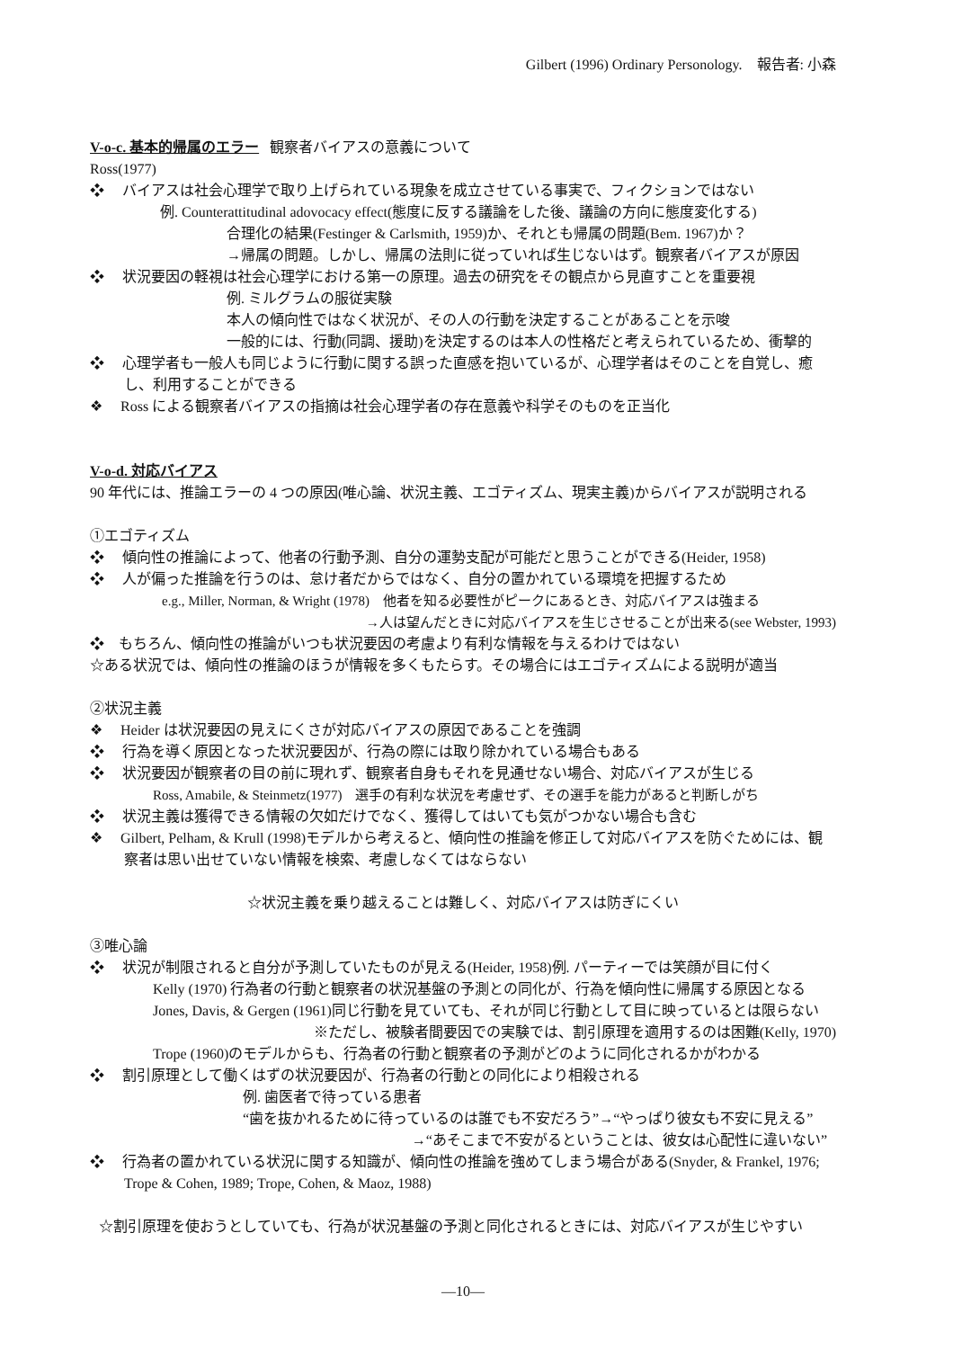Gilbert (1996) Ordinary Personology.　報告者: 小森
V-o-c. 基本的帰属のエラー 観察者バイアスの意義について
Ross(1977)
❖　 バイアスは社会心理学で取り上げられている現象を成立させている事実で、フィクションではない
例. Counterattitudinal adovocacy effect(態度に反する議論をした後、議論の方向に態度変化する)
合理化の結果(Festinger & Carlsmith, 1959)か、それとも帰属の問題(Bem. 1967)か？
→帰属の問題。しかし、帰属の法則に従っていれば生じないはず。観察者バイアスが原因
❖　 状況要因の軽視は社会心理学における第一の原理。過去の研究をその観点から見直すことを重要視
例. ミルグラムの服従実験
本人の傾向性ではなく状況が、その人の行動を決定することがあることを示唆
一般的には、行動(同調、援助)を決定するのは本人の性格だと考えられているため、衝撃的
❖　 心理学者も一般人も同じように行動に関する誤った直感を抱いているが、心理学者はそのことを自覚し、癒し、利用することができる
❖　 Ross による観察者バイアスの指摘は社会心理学者の存在意義や科学そのものを正当化
V-o-d. 対応バイアス
90 年代には、推論エラーの 4 つの原因(唯心論、状況主義、エゴティズム、現実主義)からバイアスが説明される
①エゴティズム
❖　 傾向性の推論によって、他者の行動予測、自分の運勢支配が可能だと思うことができる(Heider, 1958)
❖　 人が偏った推論を行うのは、怠け者だからではなく、自分の置かれている環境を把握するため
e.g., Miller, Norman, & Wright (1978)　他者を知る必要性がピークにあるとき、対応バイアスは強まる
→人は望んだときに対応バイアスを生じさせることが出来る(see Webster, 1993)
❖　もちろん、傾向性の推論がいつも状況要因の考慮より有利な情報を与えるわけではない
☆ある状況では、傾向性の推論のほうが情報を多くもたらす。その場合にはエゴティズムによる説明が適当
②状況主義
❖　 Heider は状況要因の見えにくさが対応バイアスの原因であることを強調
❖　 行為を導く原因となった状況要因が、行為の際には取り除かれている場合もある
❖　 状況要因が観察者の目の前に現れず、観察者自身もそれを見通せない場合、対応バイアスが生じる
Ross, Amabile, & Steinmetz(1977)　選手の有利な状況を考慮せず、その選手を能力があると判断しがち
❖　 状況主義は獲得できる情報の欠如だけでなく、獲得してはいても気がつかない場合も含む
❖　 Gilbert, Pelham, & Krull (1998)モデルから考えると、傾向性の推論を修正して対応バイアスを防ぐためには、観察者は思い出せていない情報を検索、考慮しなくてはならない
☆状況主義を乗り越えることは難しく、対応バイアスは防ぎにくい
③唯心論
❖　 状況が制限されると自分が予測していたものが見える(Heider, 1958)例. パーティーでは笑顔が目に付く
Kelly (1970) 行為者の行動と観察者の状況基盤の予測との同化が、行為を傾向性に帰属する原因となる
Jones, Davis, & Gergen (1961)同じ行動を見ていても、それが同じ行動として目に映っているとは限らない
※ただし、被験者間要因での実験では、割引原理を適用するのは困難(Kelly, 1970)
Trope (1960)のモデルからも、行為者の行動と観察者の予測がどのように同化されるかがわかる
❖　 割引原理として働くはずの状況要因が、行為者の行動との同化により相殺される
例. 歯医者で待っている患者
“歯を抜かれるために待っているのは誰でも不安だろう”→“やっぱり彼女も不安に見える”
→“あそこまで不安がるということは、彼女は心配性に違いない”
❖　 行為者の置かれている状況に関する知識が、傾向性の推論を強めてしまう場合がある(Snyder, & Frankel, 1976; Trope & Cohen, 1989; Trope, Cohen, & Maoz, 1988)
☆割引原理を使おうとしていても、行為が状況基盤の予測と同化されるときには、対応バイアスが生じやすい
—10—